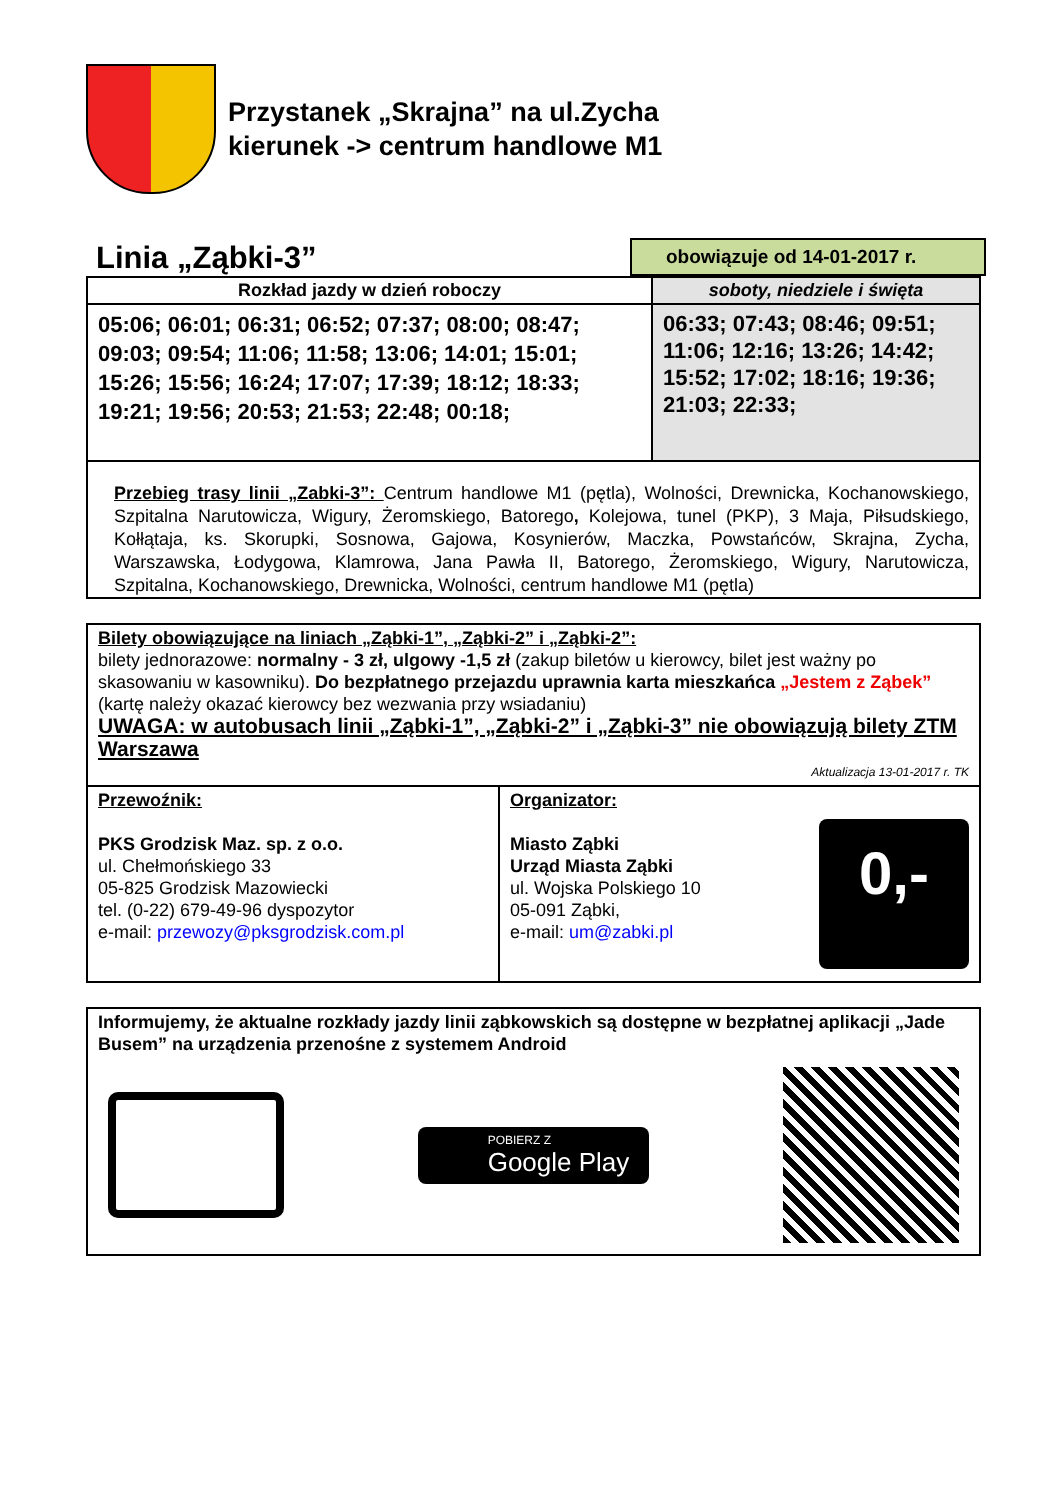Przystanek „Skrajna” na ul.Zycha
kierunek -> centrum handlowe M1
Linia „Ząbki-3”
obowiązuje od 14-01-2017 r.
| Rozkład jazdy w dzień roboczy | soboty, niedziele i święta |
| --- | --- |
| 05:06; 06:01; 06:31; 06:52; 07:37; 08:00; 08:47; 09:03; 09:54; 11:06; 11:58; 13:06; 14:01; 15:01; 15:26; 15:56; 16:24; 17:07; 17:39; 18:12; 18:33; 19:21; 19:56; 20:53; 21:53; 22:48; 00:18; | 06:33; 07:43; 08:46; 09:51; 11:06; 12:16; 13:26; 14:42; 15:52; 17:02; 18:16; 19:36; 21:03; 22:33; |
| Przebieg trasy linii „Zabki-3”: Centrum handlowe M1 (pętla), Wolności, Drewnicka, Kochanowskiego, Szpitalna Narutowicza, Wigury, Żeromskiego, Batorego , Kolejowa, tunel (PKP), 3 Maja, Piłsudskiego, Kołłątaja, ks. Skorupki, Sosnowa, Gajowa, Kosynierów, Maczka, Powstańców, Skrajna, Zycha, Warszawska, Łodygowa, Klamrowa, Jana Pawła II, Batorego, Żeromskiego, Wigury, Narutowicza, Szpitalna, Kochanowskiego, Drewnicka, Wolności, centrum handlowe M1 (pętla) | |
Bilety obowiązujące na liniach „Ząbki-1”, „Ząbki-2” i „Ząbki-2”:
bilety jednorazowe: normalny - 3 zł, ulgowy -1,5 zł (zakup biletów u kierowcy, bilet jest ważny po skasowaniu w kasowniku). Do bezpłatnego przejazdu uprawnia karta mieszkańca „Jestem z Ząbek” (kartę należy okazać kierowcy bez wezwania przy wsiadaniu)
UWAGA: w autobusach linii „Ząbki-1”, „Ząbki-2” i „Ząbki-3” nie obowiązują bilety ZTM Warszawa
Aktualizacja 13-01-2017 r. TK
| Przewoźnik: PKS Grodzisk Maz. sp. z o.o. ul. Chełmońskiego 33 05-825 Grodzisk Mazowiecki tel. (0-22) 679-49-96 dyspozytor e-mail: przewozy@pksgrodzisk.com.pl | Organizator: Miasto Ząbki Urząd Miasta Ząbki ul. Wojska Polskiego 10 05-091 Ząbki, e-mail: um@zabki.pl 0,- |
Informujemy, że aktualne rozkłady jazdy linii ząbkowskich są dostępne w bezpłatnej aplikacji „Jade Busem” na urządzenia przenośne z systemem Android
POBIERZ Z
Google Play